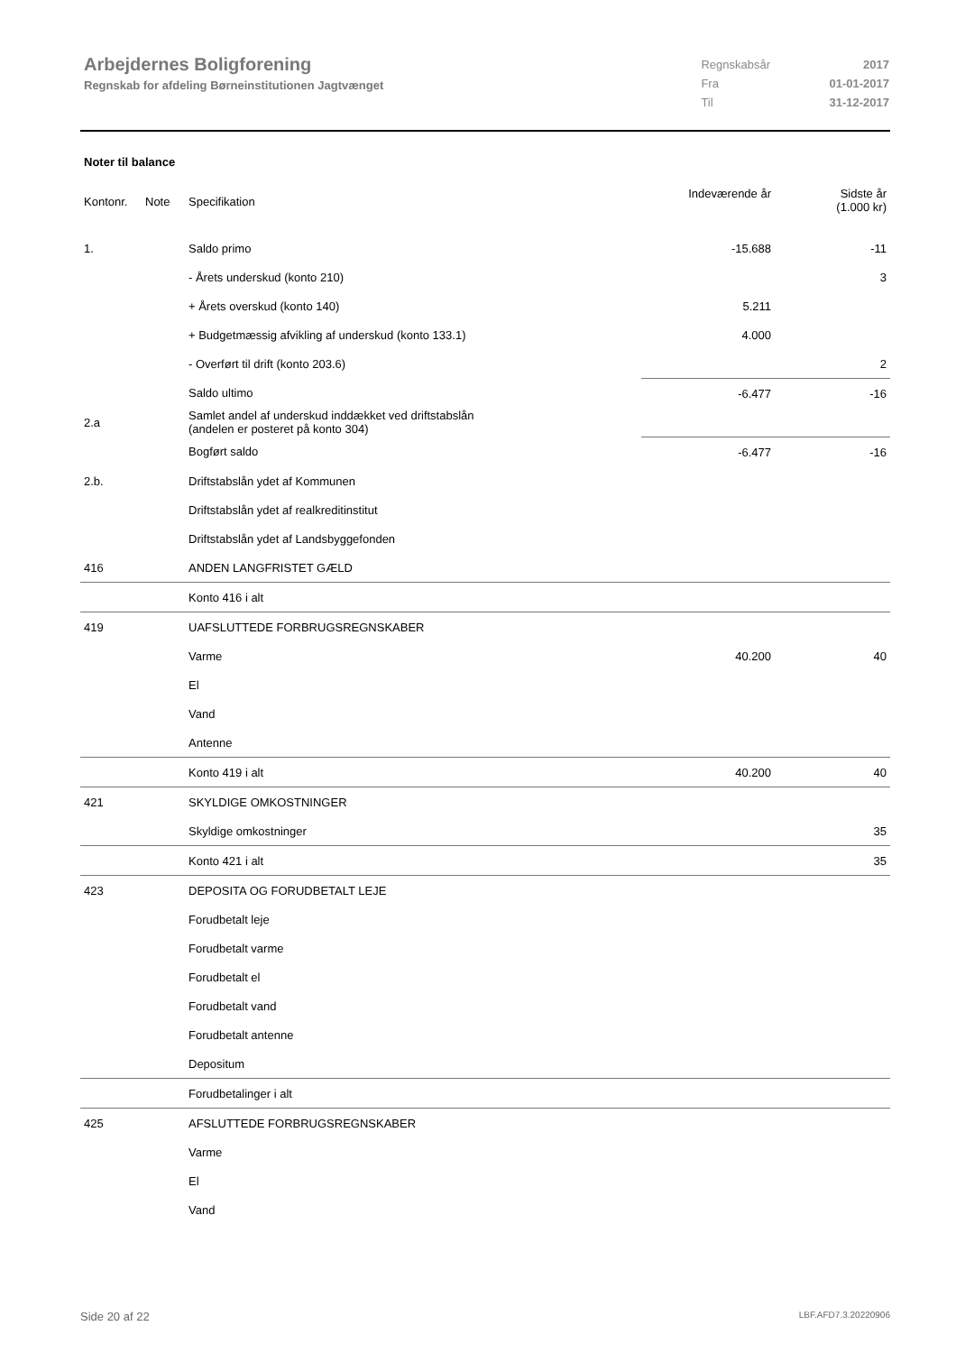Arbejdernes Boligforening
Regnskab for afdeling Børneinstitutionen Jagtvænget
| Regnskabsår | 2017 |
| Fra | 01-01-2017 |
| Til | 31-12-2017 |
Noter til balance
| Kontonr. | Note | Specifikation | Indeværende år | Sidste år (1.000 kr) |
| --- | --- | --- | --- | --- |
| 1. | | Saldo primo | -15.688 | -11 |
| | | - Årets underskud (konto 210) | | 3 |
| | | + Årets overskud (konto 140) | 5.211 | |
| | | + Budgetmæssig afvikling af underskud (konto 133.1) | 4.000 | |
| | | - Overført til drift (konto 203.6) | | 2 |
| | | Saldo ultimo | -6.477 | -16 |
| 2.a | | Samlet andel af underskud inddækket ved driftstabslån (andelen er posteret på konto 304) | | |
| | | Bogført saldo | -6.477 | -16 |
| 2.b. | | Driftstabslån ydet af Kommunen | | |
| | | Driftstabslån ydet af realkreditinstitut | | |
| | | Driftstabslån ydet af Landsbyggefonden | | |
| 416 | | ANDEN LANGFRISTET GÆLD | | |
| | | Konto 416 i alt | | |
| 419 | | UAFSLUTTEDE FORBRUGSREGNSKABER | | |
| | | Varme | 40.200 | 40 |
| | | El | | |
| | | Vand | | |
| | | Antenne | | |
| | | Konto 419 i alt | 40.200 | 40 |
| 421 | | SKYLDIGE OMKOSTNINGER | | |
| | | Skyldige omkostninger | | 35 |
| | | Konto 421 i alt | | 35 |
| 423 | | DEPOSITA OG FORUDBETALT LEJE | | |
| | | Forudbetalt leje | | |
| | | Forudbetalt varme | | |
| | | Forudbetalt el | | |
| | | Forudbetalt vand | | |
| | | Forudbetalt antenne | | |
| | | Depositum | | |
| | | Forudbetalinger i alt | | |
| 425 | | AFSLUTTEDE FORBRUGSREGNSKABER | | |
| | | Varme | | |
| | | El | | |
| | | Vand | | |
Side 20 af 22 LBF.AFD7.3.20220906